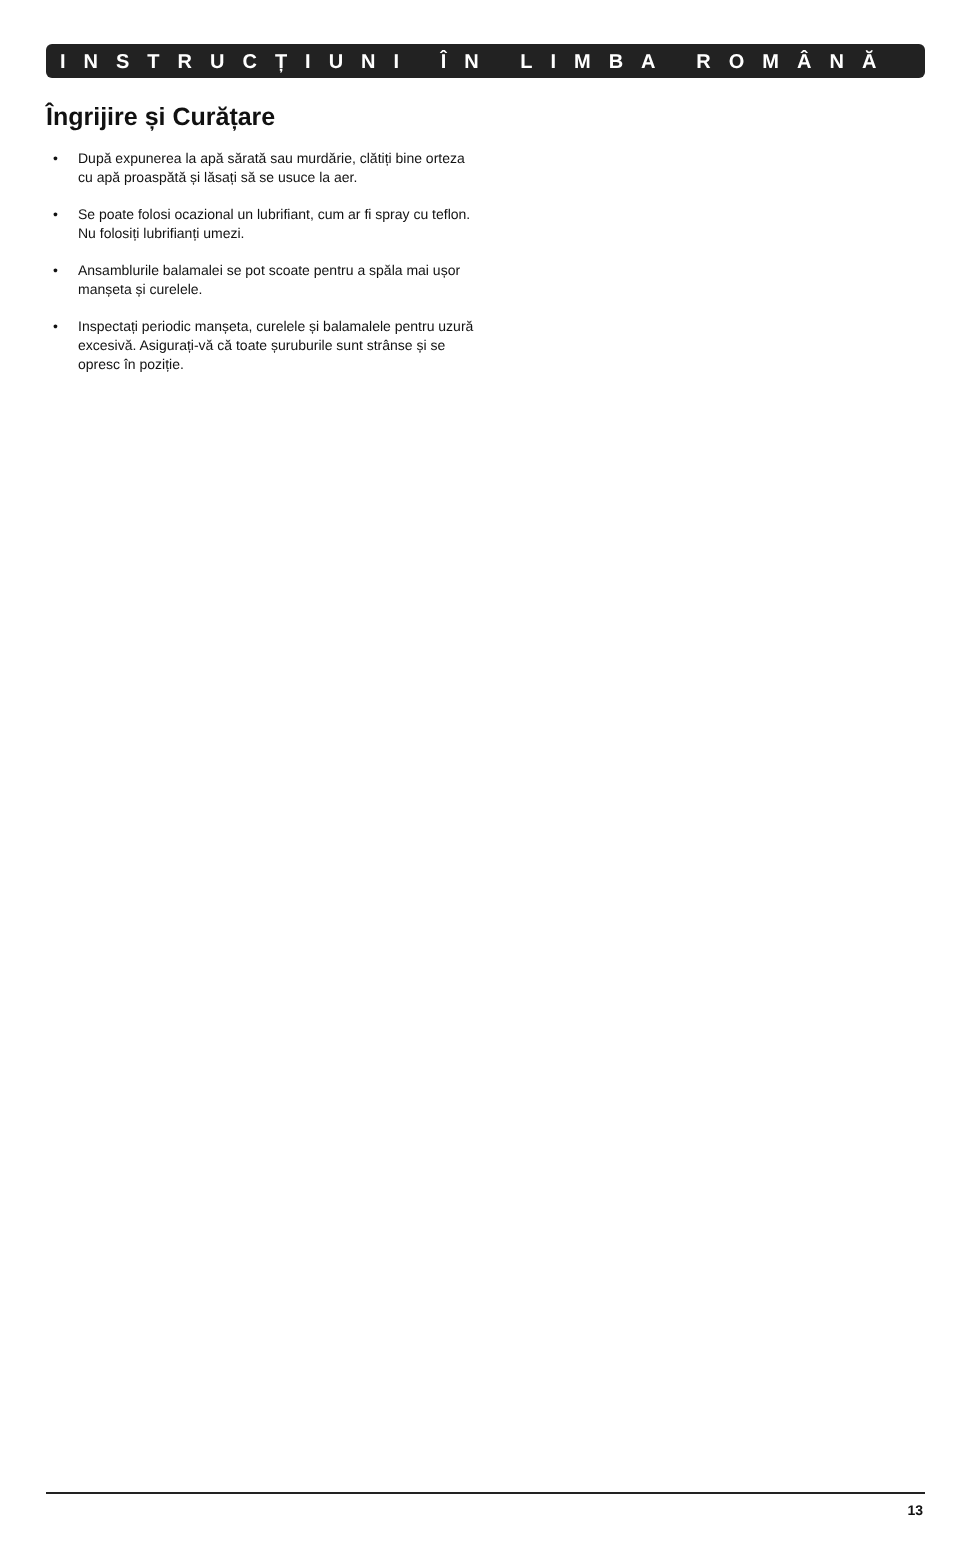INSTRUCȚIUNI ÎN LIMBA ROMÂNĂ
Îngrijire și Curățare
• După expunerea la apă sărată sau murdărie, clătiți bine orteza cu apă proaspătă și lăsați să se usuce la aer.
• Se poate folosi ocazional un lubrifiant, cum ar fi spray cu teflon. Nu folosiți lubrifianți umezi.
• Ansamblurile balamalei se pot scoate pentru a spăla mai ușor manșeta și curelele.
• Inspectați periodic manșeta, curelele și balamalele pentru uzură excesivă. Asigurați-vă că toate șuruburile sunt strânse și se opresc în poziție.
13